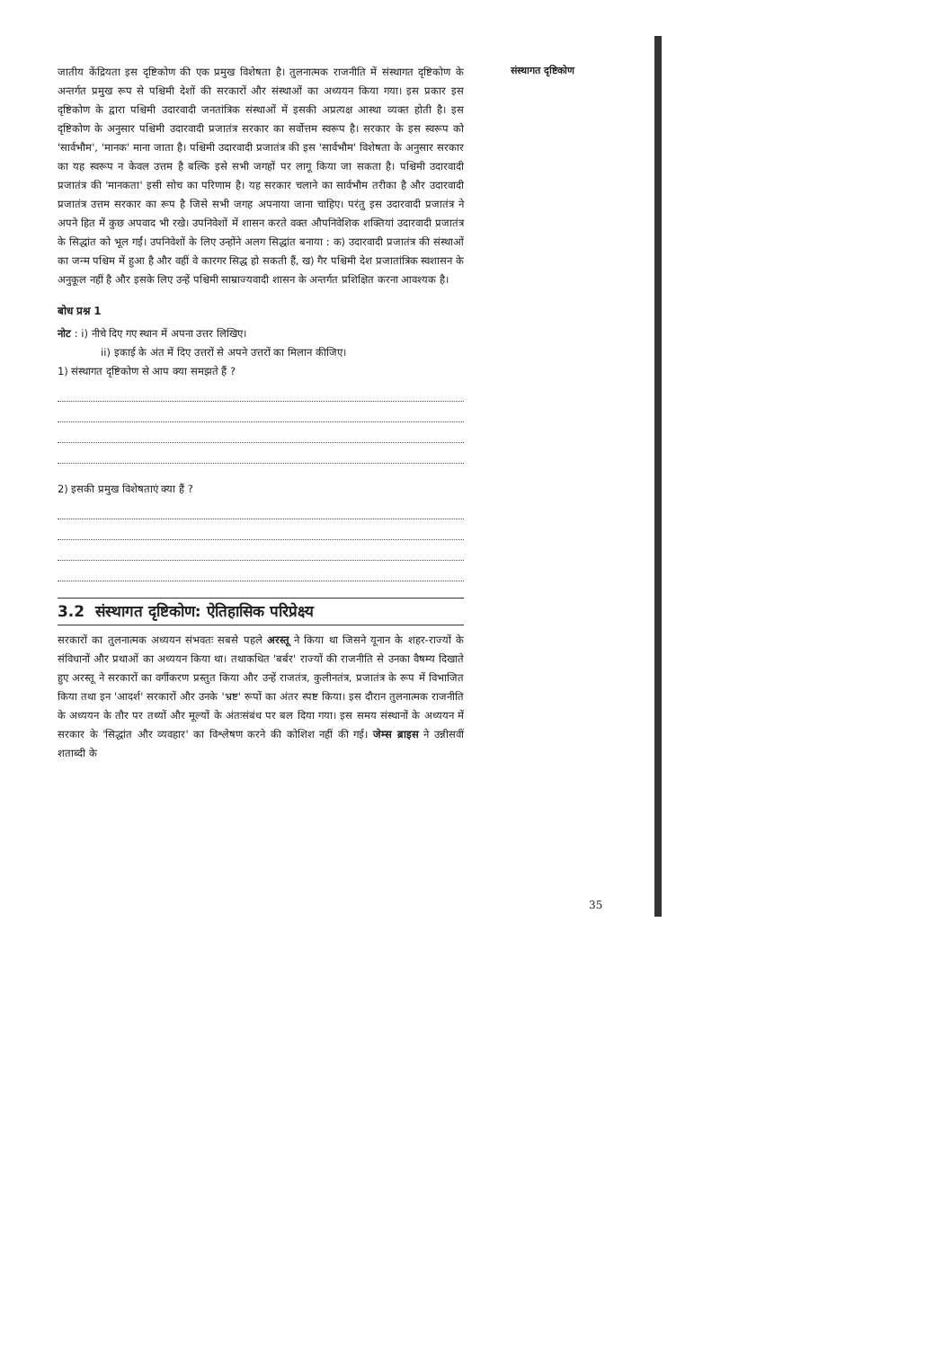संस्थागत दृष्टिकोण
जातीय केंद्रियता इस दृष्टिकोण की एक प्रमुख विशेषता है। तुलनात्मक राजनीति में संस्थागत दृष्टिकोण के अन्तर्गत प्रमुख रूप से पश्चिमी देशों की सरकारों और संस्थाओं का अध्ययन किया गया। इस प्रकार इस दृष्टिकोण के द्वारा पश्चिमी उदारवादी जनतांत्रिक संस्थाओं में इसकी अप्रत्यक्ष आस्था व्यक्त होती है। इस दृष्टिकोण के अनुसार पश्चिमी उदारवादी प्रजातंत्र सरकार का सर्वोत्तम स्वरूप है। सरकार के इस स्वरूप को 'सार्वभौम', 'मानक' माना जाता है। पश्चिमी उदारवादी प्रजातंत्र की इस 'सार्वभौम' विशेषता के अनुसार सरकार का यह स्वरूप न केवल उत्तम है बल्कि इसे सभी जगहों पर लागू किया जा सकता है। पश्चिमी उदारवादी प्रजातंत्र की 'मानकता' इसी सोच का परिणाम है। यह सरकार चलाने का सार्वभौम तरीका है और उदारवादी प्रजातंत्र उत्तम सरकार का रूप है जिसे सभी जगह अपनाया जाना चाहिए। परंतु इस उदारवादी प्रजातंत्र ने अपने हित में कुछ अपवाद भी रखे। उपनिवेशों में शासन करते वक्त औपनिवेशिक शक्तियां उदारवादी प्रजातंत्र के सिद्धांत को भूल गईं। उपनिवेशों के लिए उन्होंने अलग सिद्धांत बनाया : क) उदारवादी प्रजातंत्र की संस्थाओं का जन्म पश्चिम में हुआ है और वहीं वे कारगर सिद्ध हो सकती हैं, ख) गैर पश्चिमी देश प्रजातांत्रिक स्वशासन के अनुकूल नहीं है और इसके लिए उन्हें पश्चिमी साम्राज्यवादी शासन के अन्तर्गत प्रशिक्षित करना आवश्यक है।
बोध प्रश्न 1
नोट : i) नीचे दिए गए स्थान में अपना उत्तर लिखिए।
ii) इकाई के अंत में दिए उत्तरों से अपने उत्तरों का मिलान कीजिए।
1) संस्थागत दृष्टिकोण से आप क्या समझते हैं ?
2) इसकी प्रमुख विशेषताएं क्या हैं ?
3.2 संस्थागत दृष्टिकोण: ऐतिहासिक परिप्रेक्ष्य
सरकारों का तुलनात्मक अध्ययन संभवतः सबसे पहले अरस्तू ने किया था जिसने यूनान के शहर-राज्यों के संविधानों और प्रथाओं का अध्ययन किया था। तथाकथित 'बर्बर' राज्यों की राजनीति से उनका वैषम्य दिखाते हुए अरस्तू ने सरकारों का वर्गीकरण प्रस्तुत किया और उन्हें राजतंत्र, कुलीनतंत्र, प्रजातंत्र के रूप में विभाजित किया तथा इन 'आदर्श' सरकारों और उनके 'भ्रष्ट' रूपों का अंतर स्पष्ट किया। इस दौरान तुलनात्मक राजनीति के अध्ययन के तौर पर तथ्यों और मूल्यों के अंतःसंबंध पर बल दिया गया। इस समय संस्थानों के अध्ययन में सरकार के 'सिद्धांत और व्यवहार' का विश्लेषण करने की कोशिश नहीं की गई। जेम्स ब्राइस ने उन्नीसवीं शताब्दी के
35